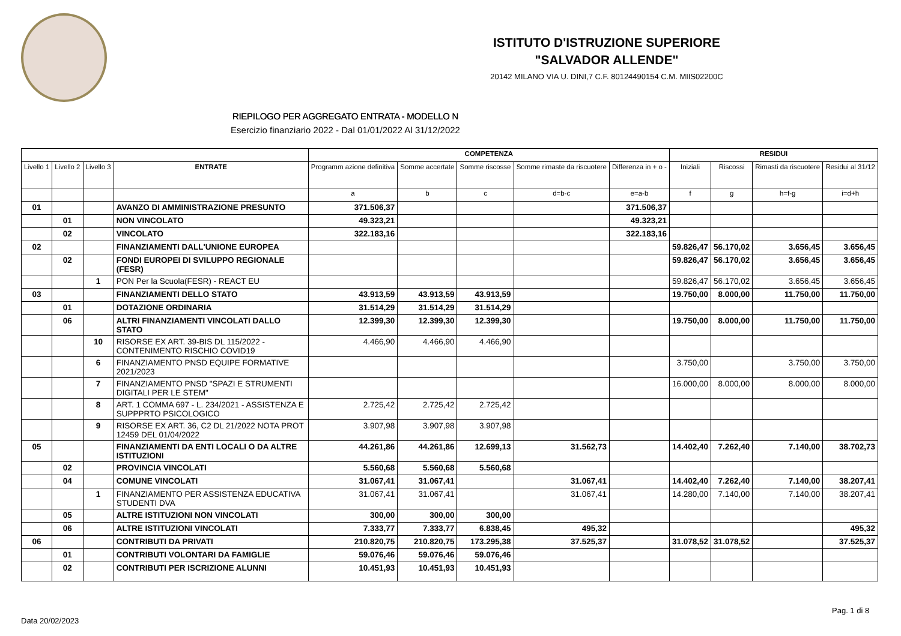ISTITUTO D'ISTRUZIONE SUPERIORE
"SALVADOR ALLENDE"
20142 MILANO VIA U. DINI,7 C.F. 80124490154 C.M. MIIS02200C
RIEPILOGO PER AGGREGATO ENTRATA - MODELLO N
Esercizio finanziario 2022 - Dal 01/01/2022 Al 31/12/2022
| | | | | COMPETENZA | | | | | RESIDUI | | | |
| --- | --- | --- | --- | --- | --- | --- | --- | --- | --- | --- | --- | --- |
| Livello 1 | Livello 2 | Livello 3 | ENTRATE | Programm azione definitiva | Somme accertate | Somme riscosse | Somme rimaste da riscuotere | Differenza in + o - | Iniziali | Riscossi | Rimasti da riscuotere | Residui al 31/12 |
| | | | | a | b | c | d=b-c | e=a-b | f | g | h=f-g | i=d+h |
| 01 | | | AVANZO DI AMMINISTRAZIONE PRESUNTO | 371.506,37 | | | | 371.506,37 | | | | |
| | 01 | | NON VINCOLATO | 49.323,21 | | | | 49.323,21 | | | | |
| | 02 | | VINCOLATO | 322.183,16 | | | | 322.183,16 | | | | |
| 02 | | | FINANZIAMENTI DALL'UNIONE EUROPEA | | | | | | 59.826,47 | 56.170,02 | 3.656,45 | 3.656,45 |
| | 02 | | FONDI EUROPEI DI SVILUPPO REGIONALE (FESR) | | | | | | 59.826,47 | 56.170,02 | 3.656,45 | 3.656,45 |
| | | 1 | PON Per la Scuola(FESR) - REACT EU | | | | | | 59.826,47 | 56.170,02 | 3.656,45 | 3.656,45 |
| 03 | | | FINANZIAMENTI DELLO STATO | 43.913,59 | 43.913,59 | 43.913,59 | | | 19.750,00 | 8.000,00 | 11.750,00 | 11.750,00 |
| | 01 | | DOTAZIONE ORDINARIA | 31.514,29 | 31.514,29 | 31.514,29 | | | | | | |
| | 06 | | ALTRI FINANZIAMENTI VINCOLATI DALLO STATO | 12.399,30 | 12.399,30 | 12.399,30 | | | 19.750,00 | 8.000,00 | 11.750,00 | 11.750,00 |
| | | 10 | RISORSE EX ART. 39-BIS DL 115/2022 - CONTENIMENTO RISCHIO COVID19 | 4.466,90 | 4.466,90 | 4.466,90 | | | | | | |
| | | 6 | FINANZIAMENTO PNSD EQUIPE FORMATIVE 2021/2023 | | | | | | 3.750,00 | | 3.750,00 | 3.750,00 |
| | | 7 | FINANZIAMENTO PNSD "SPAZI E STRUMENTI DIGITALI PER LE STEM" | | | | | | 16.000,00 | 8.000,00 | 8.000,00 | 8.000,00 |
| | | 8 | ART. 1 COMMA 697 - L. 234/2021 - ASSISTENZA E SUPPPRTO PSICOLOGICO | 2.725,42 | 2.725,42 | 2.725,42 | | | | | | |
| | | 9 | RISORSE EX ART. 36, C2 DL 21/2022 NOTA PROT 12459 DEL 01/04/2022 | 3.907,98 | 3.907,98 | 3.907,98 | | | | | | |
| 05 | | | FINANZIAMENTI DA ENTI LOCALI O DA ALTRE ISTITUZIONI | 44.261,86 | 44.261,86 | 12.699,13 | 31.562,73 | | 14.402,40 | 7.262,40 | 7.140,00 | 38.702,73 |
| | 02 | | PROVINCIA VINCOLATI | 5.560,68 | 5.560,68 | 5.560,68 | | | | | | |
| | 04 | | COMUNE VINCOLATI | 31.067,41 | 31.067,41 | | 31.067,41 | | 14.402,40 | 7.262,40 | 7.140,00 | 38.207,41 |
| | | 1 | FINANZIAMENTO PER ASSISTENZA EDUCATIVA STUDENTI DVA | 31.067,41 | 31.067,41 | | 31.067,41 | | 14.280,00 | 7.140,00 | 7.140,00 | 38.207,41 |
| | 05 | | ALTRE ISTITUZIONI NON VINCOLATI | 300,00 | 300,00 | 300,00 | | | | | | |
| | 06 | | ALTRE ISTITUZIONI VINCOLATI | 7.333,77 | 7.333,77 | 6.838,45 | 495,32 | | | | | 495,32 |
| 06 | | | CONTRIBUTI DA PRIVATI | 210.820,75 | 210.820,75 | 173.295,38 | 37.525,37 | | 31.078,52 | 31.078,52 | | 37.525,37 |
| | 01 | | CONTRIBUTI VOLONTARI DA FAMIGLIE | 59.076,46 | 59.076,46 | 59.076,46 | | | | | | |
| | 02 | | CONTRIBUTI PER ISCRIZIONE ALUNNI | 10.451,93 | 10.451,93 | 10.451,93 | | | | | | |
Pag. 1 di 8
Data 20/02/2023